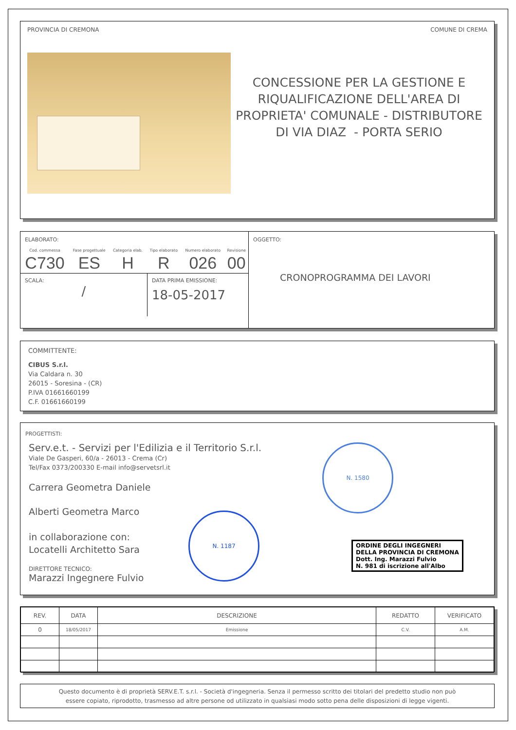PROVINCIA DI CREMONA COMUNE DI CREMA
CONCESSIONE PER LA GESTIONE E RIQUALIFICAZIONE DELL'AREA DI PROPRIETA' COMUNALE - DISTRIBUTORE DI VIA DIAZ - PORTA SERIO
| ELABORATO: / Cod. commessa / Fase progettuale / Categoria elab. / Tipo elaborato / Numero elaborato / Revisione / / C730 / ES / H / R / 026 / 00 / SCALA: / DATA PRIMA EMISSIONE: 18-05-2017 | OGGETTO: CRONOPROGRAMMA DEI LAVORI |
COMMITTENTE:
CIBUS S.r.l.
Via Caldara n. 30
26015 - Soresina - (CR)
P.IVA 01661660199
C.F. 01661660199
PROGETTISTI:
Serv.e.t. - Servizi per l'Edilizia e il Territorio S.r.l.
Viale De Gasperi, 60/a - 26013 - Crema (Cr)
Tel/Fax 0373/200330 E-mail info@servetsrl.it
Carrera Geometra Daniele
Alberti Geometra Marco
in collaborazione con:
Locatelli Architetto Sara
DIRETTORE TECNICO:
Marazzi Ingegnere Fulvio
N. 1580
N. 1187
ORDINE DEGLI INGEGNERI
DELLA PROVINCIA DI CREMONA
Dott. Ing. Marazzi Fulvio
N. 981 di iscrizione all'Albo
| REV. | DATA | DESCRIZIONE | REDATTO | VERIFICATO |
| --- | --- | --- | --- | --- |
| 0 | 18/05/2017 | Emissione | C.V. | A.M. |
Questo documento è di proprietà SERV.E.T. s.r.l. - Società d'ingegneria. Senza il permesso scritto dei titolari del predetto studio non può
essere copiato, riprodotto, trasmesso ad altre persone od utilizzato in qualsiasi modo sotto pena delle disposizioni di legge vigenti.